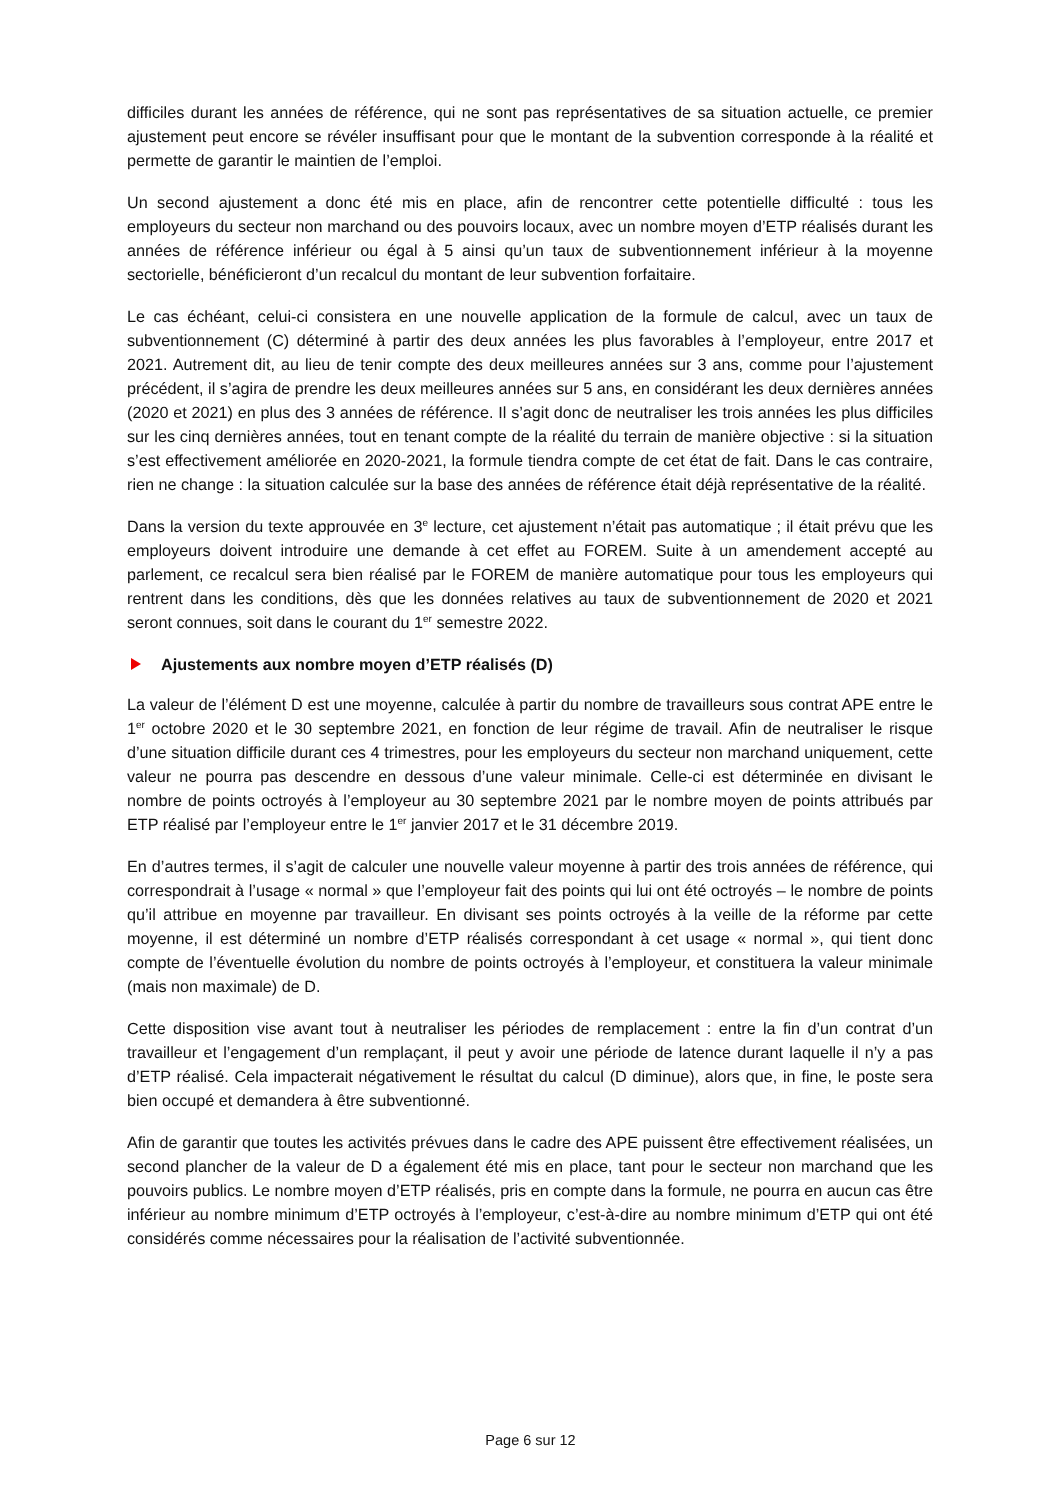difficiles durant les années de référence, qui ne sont pas représentatives de sa situation actuelle, ce premier ajustement peut encore se révéler insuffisant pour que le montant de la subvention corresponde à la réalité et permette de garantir le maintien de l’emploi.
Un second ajustement a donc été mis en place, afin de rencontrer cette potentielle difficulté : tous les employeurs du secteur non marchand ou des pouvoirs locaux, avec un nombre moyen d’ETP réalisés durant les années de référence inférieur ou égal à 5 ainsi qu’un taux de subventionnement inférieur à la moyenne sectorielle, bénéficieront d’un recalcul du montant de leur subvention forfaitaire.
Le cas échéant, celui-ci consistera en une nouvelle application de la formule de calcul, avec un taux de subventionnement (C) déterminé à partir des deux années les plus favorables à l’employeur, entre 2017 et 2021. Autrement dit, au lieu de tenir compte des deux meilleures années sur 3 ans, comme pour l’ajustement précédent, il s’agira de prendre les deux meilleures années sur 5 ans, en considérant les deux dernières années (2020 et 2021) en plus des 3 années de référence. Il s’agit donc de neutraliser les trois années les plus difficiles sur les cinq dernières années, tout en tenant compte de la réalité du terrain de manière objective : si la situation s’est effectivement améliorée en 2020-2021, la formule tiendra compte de cet état de fait. Dans le cas contraire, rien ne change : la situation calculée sur la base des années de référence était déjà représentative de la réalité.
Dans la version du texte approuvée en 3<sup>e</sup> lecture, cet ajustement n’était pas automatique ; il était prévu que les employeurs doivent introduire une demande à cet effet au FOREM. Suite à un amendement accepté au parlement, ce recalcul sera bien réalisé par le FOREM de manière automatique pour tous les employeurs qui rentrent dans les conditions, dès que les données relatives au taux de subventionnement de 2020 et 2021 seront connues, soit dans le courant du 1<sup>er</sup> semestre 2022.
Ajustements aux nombre moyen d’ETP réalisés (D)
La valeur de l’élément D est une moyenne, calculée à partir du nombre de travailleurs sous contrat APE entre le 1<sup>er</sup> octobre 2020 et le 30 septembre 2021, en fonction de leur régime de travail. Afin de neutraliser le risque d’une situation difficile durant ces 4 trimestres, pour les employeurs du secteur non marchand uniquement, cette valeur ne pourra pas descendre en dessous d’une valeur minimale. Celle-ci est déterminée en divisant le nombre de points octroyés à l’employeur au 30 septembre 2021 par le nombre moyen de points attribués par ETP réalisé par l’employeur entre le 1<sup>er</sup> janvier 2017 et le 31 décembre 2019.
En d’autres termes, il s’agit de calculer une nouvelle valeur moyenne à partir des trois années de référence, qui correspondrait à l’usage « normal » que l’employeur fait des points qui lui ont été octroyés – le nombre de points qu’il attribue en moyenne par travailleur. En divisant ses points octroyés à la veille de la réforme par cette moyenne, il est déterminé un nombre d’ETP réalisés correspondant à cet usage « normal », qui tient donc compte de l’éventuelle évolution du nombre de points octroyés à l’employeur, et constituera la valeur minimale (mais non maximale) de D.
Cette disposition vise avant tout à neutraliser les périodes de remplacement : entre la fin d’un contrat d’un travailleur et l’engagement d’un remplaçant, il peut y avoir une période de latence durant laquelle il n’y a pas d’ETP réalisé. Cela impacterait négativement le résultat du calcul (D diminue), alors que, in fine, le poste sera bien occupé et demandera à être subventionné.
Afin de garantir que toutes les activités prévues dans le cadre des APE puissent être effectivement réalisées, un second plancher de la valeur de D a également été mis en place, tant pour le secteur non marchand que les pouvoirs publics. Le nombre moyen d’ETP réalisés, pris en compte dans la formule, ne pourra en aucun cas être inférieur au nombre minimum d’ETP octroyés à l’employeur, c’est-à-dire au nombre minimum d’ETP qui ont été considérés comme nécessaires pour la réalisation de l’activité subventionnée.
Page 6 sur 12